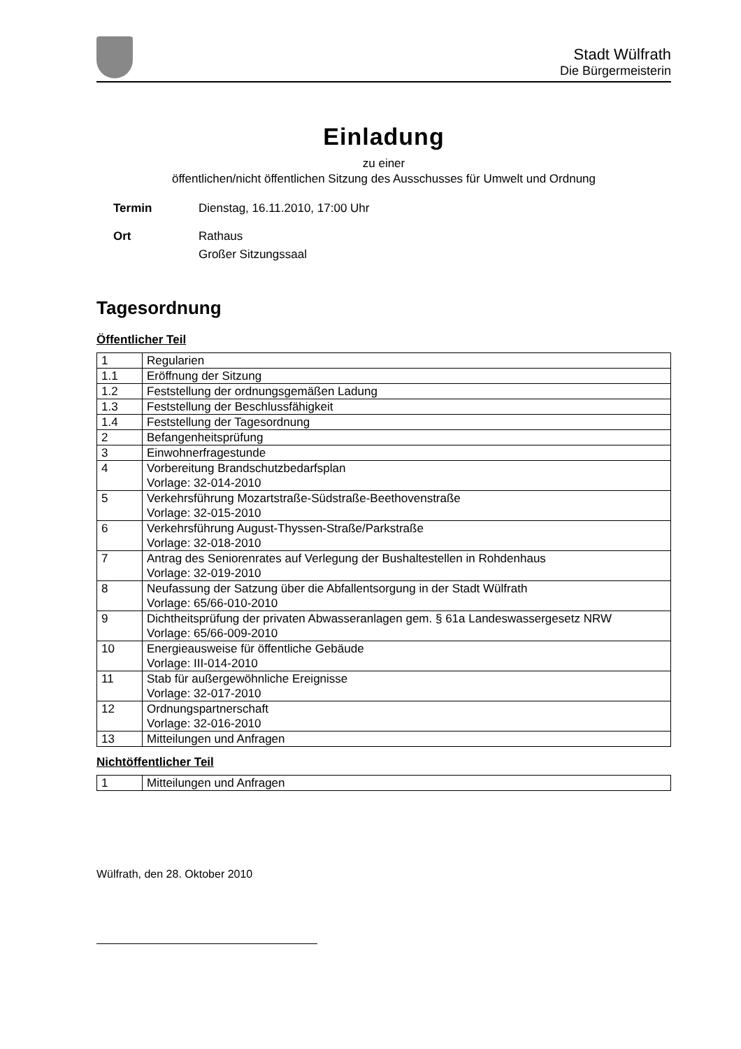Stadt Wülfrath
Die Bürgermeisterin
Einladung
zu einer
öffentlichen/nicht öffentlichen Sitzung des Ausschusses für Umwelt und Ordnung
Termin Dienstag, 16.11.2010, 17:00 Uhr
Ort Rathaus
Großer Sitzungssaal
Tagesordnung
Öffentlicher Teil
| 1 | Regularien |
| 1.1 | Eröffnung der Sitzung |
| 1.2 | Feststellung der ordnungsgemäßen Ladung |
| 1.3 | Feststellung der Beschlussfähigkeit |
| 1.4 | Feststellung der Tagesordnung |
| 2 | Befangenheitsprüfung |
| 3 | Einwohnerfragestunde |
| 4 | Vorbereitung Brandschutzbedarfsplan Vorlage: 32-014-2010 |
| 5 | Verkehrsführung Mozartstraße-Südstraße-Beethovenstraße Vorlage: 32-015-2010 |
| 6 | Verkehrsführung August-Thyssen-Straße/Parkstraße Vorlage: 32-018-2010 |
| 7 | Antrag des Seniorenrates auf Verlegung der Bushaltestellen in Rohdenhaus Vorlage: 32-019-2010 |
| 8 | Neufassung der Satzung über die Abfallentsorgung in der Stadt Wülfrath Vorlage: 65/66-010-2010 |
| 9 | Dichtheitsprüfung der privaten Abwasseranlagen gem. § 61a Landeswassergesetz NRW Vorlage: 65/66-009-2010 |
| 10 | Energieausweise für öffentliche Gebäude Vorlage: III-014-2010 |
| 11 | Stab für außergewöhnliche Ereignisse Vorlage: 32-017-2010 |
| 12 | Ordnungspartnerschaft Vorlage: 32-016-2010 |
| 13 | Mitteilungen und Anfragen |
Nichtöffentlicher Teil
| 1 | Mitteilungen und Anfragen |
Wülfrath, den 28. Oktober 2010